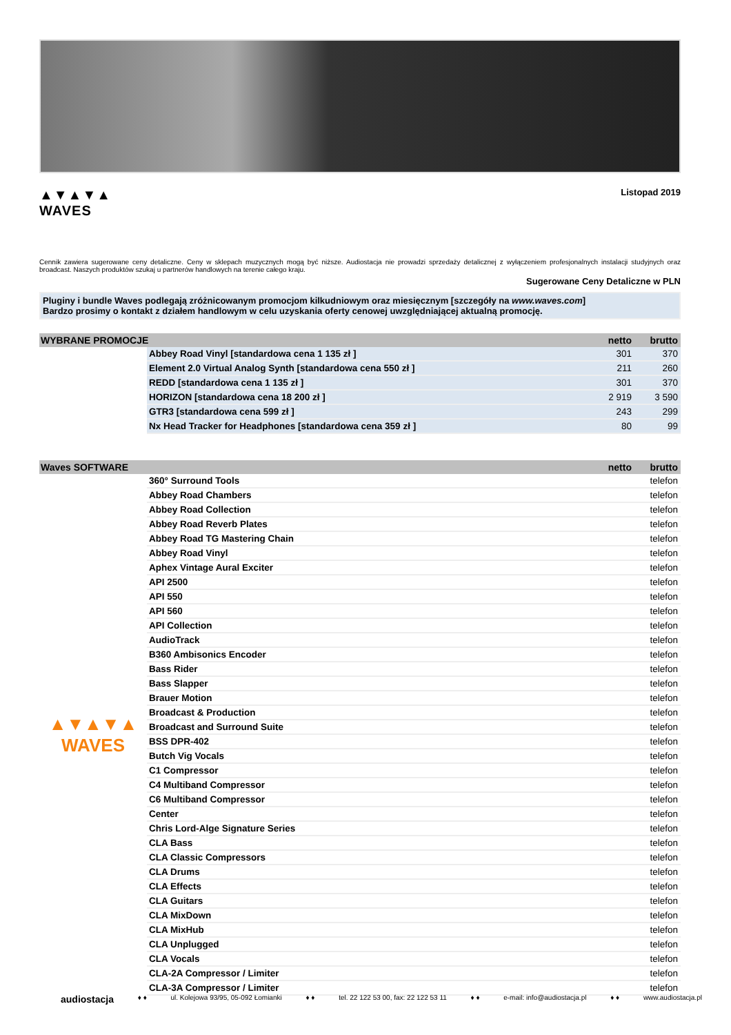▲▼▲▼▲
WAVES
Listopad 2019
Cennik zawiera sugerowane ceny detaliczne. Ceny w sklepach muzycznych mogą być niższe. Audiostacja nie prowadzi sprzedaży detalicznej z wyłączeniem profesjonalnych instalacji studyjnych oraz broadcast. Naszych produktów szukaj u partnerów handlowych na terenie całego kraju.
Sugerowane Ceny Detaliczne w PLN
Pluginy i bundle Waves podlegają zróżnicowanym promocjom kilkudniowym oraz miesięcznym [szczegóły na www.waves.com]
Bardzo prosimy o kontakt z działem handlowym w celu uzyskania oferty cenowej uwzględniającej aktualną promocję.
| WYBRANE PROMOCJE | | netto | brutto |
| --- | --- | --- | --- |
| | Abbey Road Vinyl [standardowa cena 1 135 zł ] | 301 | 370 |
| | Element 2.0 Virtual Analog Synth [standardowa cena 550 zł ] | 211 | 260 |
| | REDD [standardowa cena 1 135 zł ] | 301 | 370 |
| | HORIZON [standardowa cena 18 200 zł ] | 2 919 | 3 590 |
| | GTR3 [standardowa cena 599 zł ] | 243 | 299 |
| | Nx Head Tracker for Headphones [standardowa cena 359 zł ] | 80 | 99 |
| Waves SOFTWARE | | netto | brutto |
| --- | --- | --- | --- |
| ▲▼▲▼▲ WAVES | 360° Surround Tools | | telefon |
| | Abbey Road Chambers | | telefon |
| | Abbey Road Collection | | telefon |
| | Abbey Road Reverb Plates | | telefon |
| | Abbey Road TG Mastering Chain | | telefon |
| | Abbey Road Vinyl | | telefon |
| | Aphex Vintage Aural Exciter | | telefon |
| | API 2500 | | telefon |
| | API 550 | | telefon |
| | API 560 | | telefon |
| | API Collection | | telefon |
| | AudioTrack | | telefon |
| | B360 Ambisonics Encoder | | telefon |
| | Bass Rider | | telefon |
| | Bass Slapper | | telefon |
| | Brauer Motion | | telefon |
| | Broadcast & Production | | telefon |
| | Broadcast and Surround Suite | | telefon |
| | BSS DPR-402 | | telefon |
| | Butch Vig Vocals | | telefon |
| | C1 Compressor | | telefon |
| | C4 Multiband Compressor | | telefon |
| | C6 Multiband Compressor | | telefon |
| | Center | | telefon |
| | Chris Lord-Alge Signature Series | | telefon |
| | CLA Bass | | telefon |
| | CLA Classic Compressors | | telefon |
| | CLA Drums | | telefon |
| | CLA Effects | | telefon |
| | CLA Guitars | | telefon |
| | CLA MixDown | | telefon |
| | CLA MixHub | | telefon |
| | CLA Unplugged | | telefon |
| | CLA Vocals | | telefon |
| | CLA-2A Compressor / Limiter | | telefon |
| | CLA-3A Compressor / Limiter | | telefon |
audiostacja ♦ ♦ ul. Kolejowa 93/95, 05-092 Łomianki ♦ ♦ tel. 22 122 53 00, fax: 22 122 53 11 ♦ ♦ e-mail: info@audiostacja.pl ♦ ♦ www.audiostacja.pl